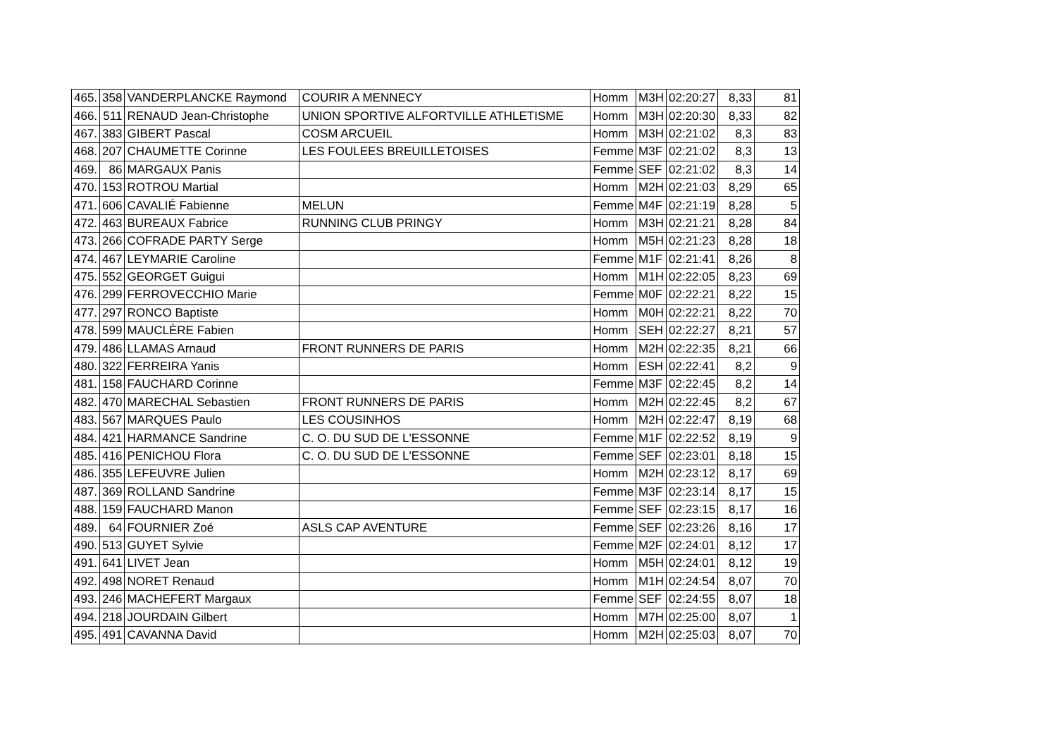| 465. | 358 | VANDERPLANCKE Raymond | COURIR A MENNECY | Homm | M3H | 02:20:27 | 8,33 | 81 |
| 466. | 511 | RENAUD Jean-Christophe | UNION SPORTIVE ALFORTVILLE ATHLETISME | Homm | M3H | 02:20:30 | 8,33 | 82 |
| 467. | 383 | GIBERT Pascal | COSM ARCUEIL | Homm | M3H | 02:21:02 | 8,3 | 83 |
| 468. | 207 | CHAUMETTE Corinne | LES FOULEES BREUILLETOISES | Femme | M3F | 02:21:02 | 8,3 | 13 |
| 469. | 86 | MARGAUX Panis | | Femme | SEF | 02:21:02 | 8,3 | 14 |
| 470. | 153 | ROTROU Martial | | Homm | M2H | 02:21:03 | 8,29 | 65 |
| 471. | 606 | CAVALIÉ Fabienne | MELUN | Femme | M4F | 02:21:19 | 8,28 | 5 |
| 472. | 463 | BUREAUX Fabrice | RUNNING CLUB PRINGY | Homm | M3H | 02:21:21 | 8,28 | 84 |
| 473. | 266 | COFRADE PARTY Serge | | Homm | M5H | 02:21:23 | 8,28 | 18 |
| 474. | 467 | LEYMARIE Caroline | | Femme | M1F | 02:21:41 | 8,26 | 8 |
| 475. | 552 | GEORGET Guigui | | Homm | M1H | 02:22:05 | 8,23 | 69 |
| 476. | 299 | FERROVECCHIO Marie | | Femme | M0F | 02:22:21 | 8,22 | 15 |
| 477. | 297 | RONCO Baptiste | | Homm | M0H | 02:22:21 | 8,22 | 70 |
| 478. | 599 | MAUCLÈRE Fabien | | Homm | SEH | 02:22:27 | 8,21 | 57 |
| 479. | 486 | LLAMAS Arnaud | FRONT RUNNERS DE PARIS | Homm | M2H | 02:22:35 | 8,21 | 66 |
| 480. | 322 | FERREIRA Yanis | | Homm | ESH | 02:22:41 | 8,2 | 9 |
| 481. | 158 | FAUCHARD Corinne | | Femme | M3F | 02:22:45 | 8,2 | 14 |
| 482. | 470 | MARECHAL Sebastien | FRONT RUNNERS DE PARIS | Homm | M2H | 02:22:45 | 8,2 | 67 |
| 483. | 567 | MARQUES Paulo | LES COUSINHOS | Homm | M2H | 02:22:47 | 8,19 | 68 |
| 484. | 421 | HARMANCE Sandrine | C. O. DU SUD DE L'ESSONNE | Femme | M1F | 02:22:52 | 8,19 | 9 |
| 485. | 416 | PENICHOU Flora | C. O. DU SUD DE L'ESSONNE | Femme | SEF | 02:23:01 | 8,18 | 15 |
| 486. | 355 | LEFEUVRE Julien | | Homm | M2H | 02:23:12 | 8,17 | 69 |
| 487. | 369 | ROLLAND Sandrine | | Femme | M3F | 02:23:14 | 8,17 | 15 |
| 488. | 159 | FAUCHARD Manon | | Femme | SEF | 02:23:15 | 8,17 | 16 |
| 489. | 64 | FOURNIER Zoé | ASLS CAP AVENTURE | Femme | SEF | 02:23:26 | 8,16 | 17 |
| 490. | 513 | GUYET Sylvie | | Femme | M2F | 02:24:01 | 8,12 | 17 |
| 491. | 641 | LIVET Jean | | Homm | M5H | 02:24:01 | 8,12 | 19 |
| 492. | 498 | NORET Renaud | | Homm | M1H | 02:24:54 | 8,07 | 70 |
| 493. | 246 | MACHEFERT Margaux | | Femme | SEF | 02:24:55 | 8,07 | 18 |
| 494. | 218 | JOURDAIN Gilbert | | Homm | M7H | 02:25:00 | 8,07 | 1 |
| 495. | 491 | CAVANNA David | | Homm | M2H | 02:25:03 | 8,07 | 70 |